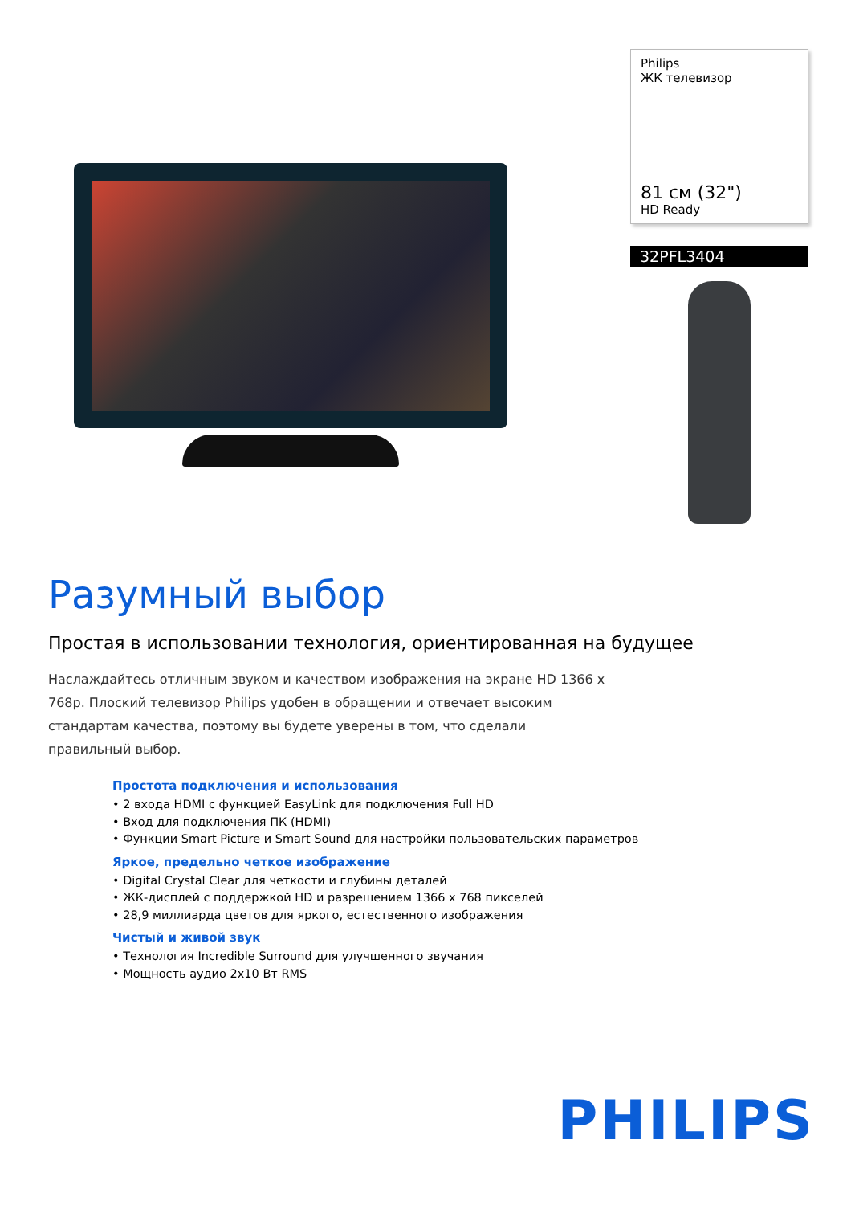Philips
ЖК телевизор
81 см (32")
HD Ready
32PFL3404
Разумный выбор
Простая в использовании технология, ориентированная на будущее
Наслаждайтесь отличным звуком и качеством изображения на экране HD 1366 x 768p. Плоский телевизор Philips удобен в обращении и отвечает высоким стандартам качества, поэтому вы будете уверены в том, что сделали правильный выбор.
Простота подключения и использования
• 2 входа HDMI с функцией EasyLink для подключения Full HD
• Вход для подключения ПК (HDMI)
• Функции Smart Picture и Smart Sound для настройки пользовательских параметров
Яркое, предельно четкое изображение
• Digital Crystal Clear для четкости и глубины деталей
• ЖК-дисплей с поддержкой HD и разрешением 1366 x 768 пикселей
• 28,9 миллиарда цветов для яркого, естественного изображения
Чистый и живой звук
• Технология Incredible Surround для улучшенного звучания
• Мощность аудио 2x10 Вт RMS
PHILIPS